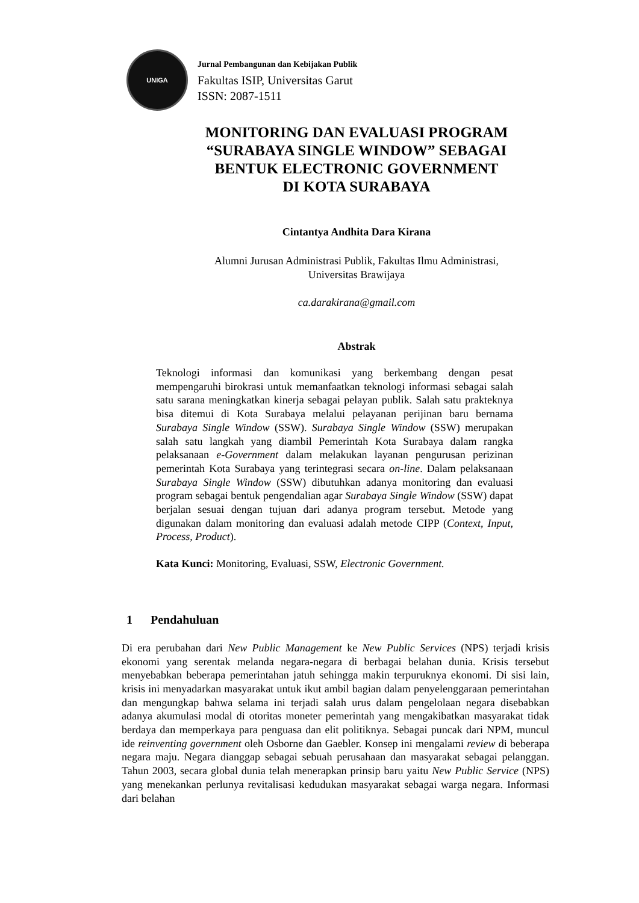UNIGA
Jurnal Pembangunan dan Kebijakan Publik
Fakultas ISIP, Universitas Garut
ISSN: 2087-1511
MONITORING DAN EVALUASI PROGRAM
“SURABAYA SINGLE WINDOW” SEBAGAI
BENTUK ELECTRONIC GOVERNMENT
DI KOTA SURABAYA
Cintantya Andhita Dara Kirana
Alumni Jurusan Administrasi Publik, Fakultas Ilmu Administrasi,
Universitas Brawijaya
ca.darakirana@gmail.com
Abstrak
Teknologi informasi dan komunikasi yang berkembang dengan pesat mempengaruhi birokrasi untuk memanfaatkan teknologi informasi sebagai salah satu sarana meningkatkan kinerja sebagai pelayan publik. Salah satu prakteknya bisa ditemui di Kota Surabaya melalui pelayanan perijinan baru bernama Surabaya Single Window (SSW). Surabaya Single Window (SSW) merupakan salah satu langkah yang diambil Pemerintah Kota Surabaya dalam rangka pelaksanaan e-Government dalam melakukan layanan pengurusan perizinan pemerintah Kota Surabaya yang terintegrasi secara on-line. Dalam pelaksanaan Surabaya Single Window (SSW) dibutuhkan adanya monitoring dan evaluasi program sebagai bentuk pengendalian agar Surabaya Single Window (SSW) dapat berjalan sesuai dengan tujuan dari adanya program tersebut. Metode yang digunakan dalam monitoring dan evaluasi adalah metode CIPP (Context, Input, Process, Product).
Kata Kunci: Monitoring, Evaluasi, SSW, Electronic Government.
1 Pendahuluan
Di era perubahan dari New Public Management ke New Public Services (NPS) terjadi krisis ekonomi yang serentak melanda negara-negara di berbagai belahan dunia. Krisis tersebut menyebabkan beberapa pemerintahan jatuh sehingga makin terpuruknya ekonomi. Di sisi lain, krisis ini menyadarkan masyarakat untuk ikut ambil bagian dalam penyelenggaraan pemerintahan dan mengungkap bahwa selama ini terjadi salah urus dalam pengelolaan negara disebabkan adanya akumulasi modal di otoritas moneter pemerintah yang mengakibatkan masyarakat tidak berdaya dan memperkaya para penguasa dan elit politiknya. Sebagai puncak dari NPM, muncul ide reinventing government oleh Osborne dan Gaebler. Konsep ini mengalami review di beberapa negara maju. Negara dianggap sebagai sebuah perusahaan dan masyarakat sebagai pelanggan. Tahun 2003, secara global dunia telah menerapkan prinsip baru yaitu New Public Service (NPS) yang menekankan perlunya revitalisasi kedudukan masyarakat sebagai warga negara. Informasi dari belahan